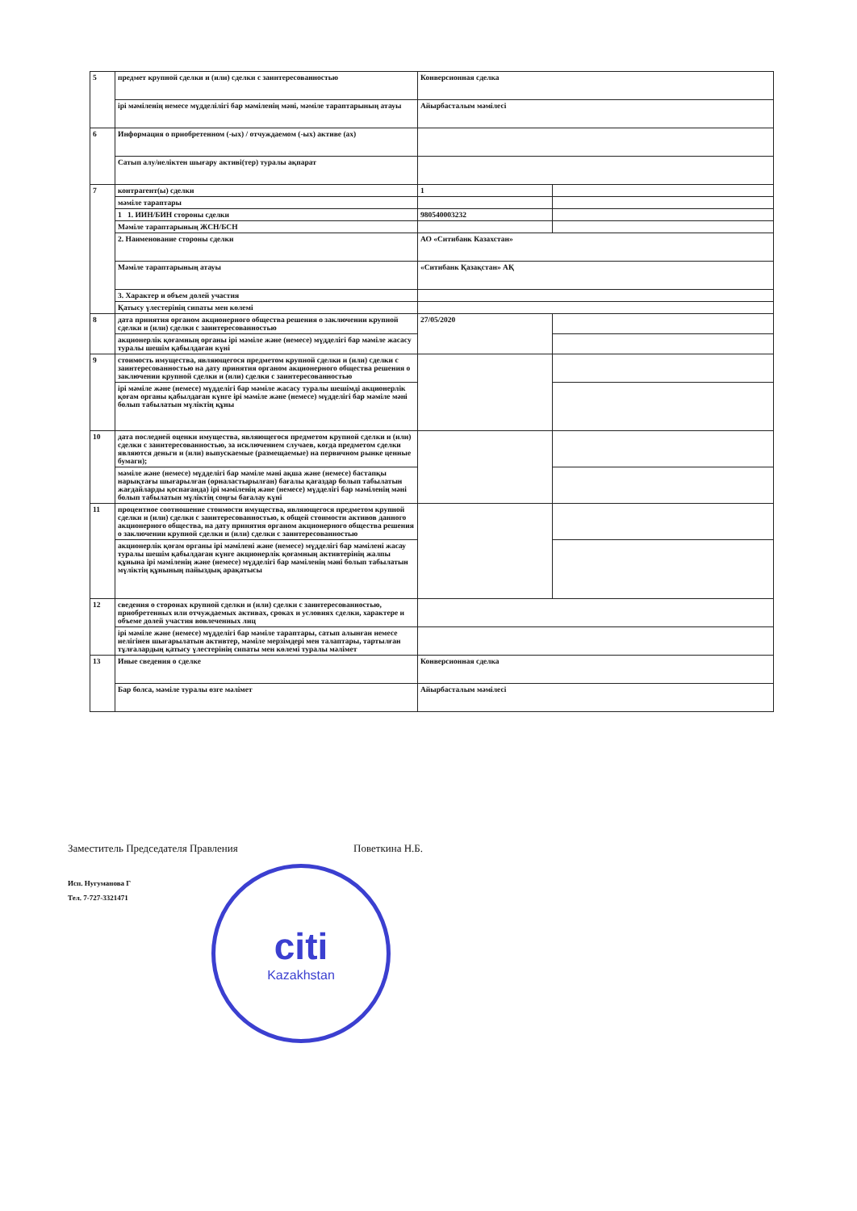| 5 | предмет крупной сделки и (или) сделки с заинтересованностью | Конверсионная сделка | |
| | ірі мәміленің немесе мүдделілігі бар мәміленің мәні, мәміле тараптарының атауы | Айырбасталым мәмілесі | |
| 6 | Информация о приобретенном (-ых) / отчуждаемом (-ых) активе (ах) | | |
| | Сатып алу/иеліктен шығару активі(тер) туралы ақпарат | | |
| 7 | контрагент(ы) сделки | 1 | |
| | мәміле тараптары | | |
| | 1 1. ИИН/БИН стороны сделки | 980540003232 | |
| | Мәміле тараптарының ЖСН/БСН | | |
| | 2. Наименование стороны сделки | АО «Ситибанк Казахстан» | |
| | Мәміле тараптарының атауы | «Ситибанк Қазақстан» АҚ | |
| | 3. Характер и объем долей участия | | |
| | Қатысу үлестерінің сипаты мен көлемі | | |
| 8 | дата принятия органом акционерного общества решения о заключении крупной сделки и (или) сделки с заинтересованностью | 27/05/2020 | |
| | акционерлік қоғамның органы ірі мәміле және (немесе) мүдделігі бар мәміле жасасу туралы шешім қабылдаған күні | | |
| 9 | стоимость имущества, являющегося предметом крупной сделки и (или) сделки с заинтересованностью на дату принятия органом акционерного общества решения о заключении крупной сделки и (или) сделки с заинтересованностью | | |
| | ірі мәміле және (немесе) мүдделігі бар мәміле жасасу туралы шешімді акционерлік қоғам органы қабылдаған күнге ірі мәміле және (немесе) мүдделігі бар мәміле мәні болып табылатын мүліктің құны | | |
| 10 | дата последней оценки имущества, являющегося предметом крупной сделки и (или) сделки с заинтересованностью, за исключением случаев, когда предметом сделки являются деньги и (или) выпускаемые (размещаемые) на первичном рынке ценные бумаги); | | |
| | мәміле және (немесе) мүдделігі бар мәміле мәні ақша және (немесе) бастапқы нарықтағы шығарылған (орналастырылған) бағалы қағаздар болып табылатын жағдайларды қоспағанда) ірі мәміленің және (немесе) мүдделігі бар мәміленің мәні болып табылатын мүліктің соңғы бағалау күні | | |
| 11 | процентное соотношение стоимости имущества, являющегося предметом крупной сделки и (или) сделки с заинтересованностью, к общей стоимости активов данного акционерного общества, на дату принятия органом акционерного общества решения о заключении крупной сделки и (или) сделки с заинтересованностью | | |
| | акционерлік қоғам органы ірі мәмілені және (немесе) мүдделігі бар мәмілені жасау туралы шешім қабылдаған күнге акционерлік қоғамның активтерінің жалпы құнына ірі мәміленің және (немесе) мүдделігі бар мәміленің мәні болып табылатын мүліктің құнының пайыздық арақатысы | | |
| 12 | сведения о сторонах крупной сделки и (или) сделки с заинтересованностью, приобретенных или отчуждаемых активах, сроках и условиях сделки, характере и объеме долей участия вовлеченных лиц | | |
| | ірі мәміле және (немесе) мүдделігі бар мәміле тараптары, сатып алынған немесе иелігінен шығарылатын активтер, мәміле мерзімдері мен талаптары, тартылған тұлғалардың қатысу үлестерінің сипаты мен көлемі туралы мәлімет | | |
| 13 | Иные сведения о сделке | Конверсионная сделка | |
| | Бар болса, мәміле туралы өзге мәлімет | Айырбасталым мәмілесі | |
Заместитель Председателя Правления Поветкина Н.Б.
Исп. Нугуманова Г
Тел. 7-727-3321471
citi
Kazakhstan